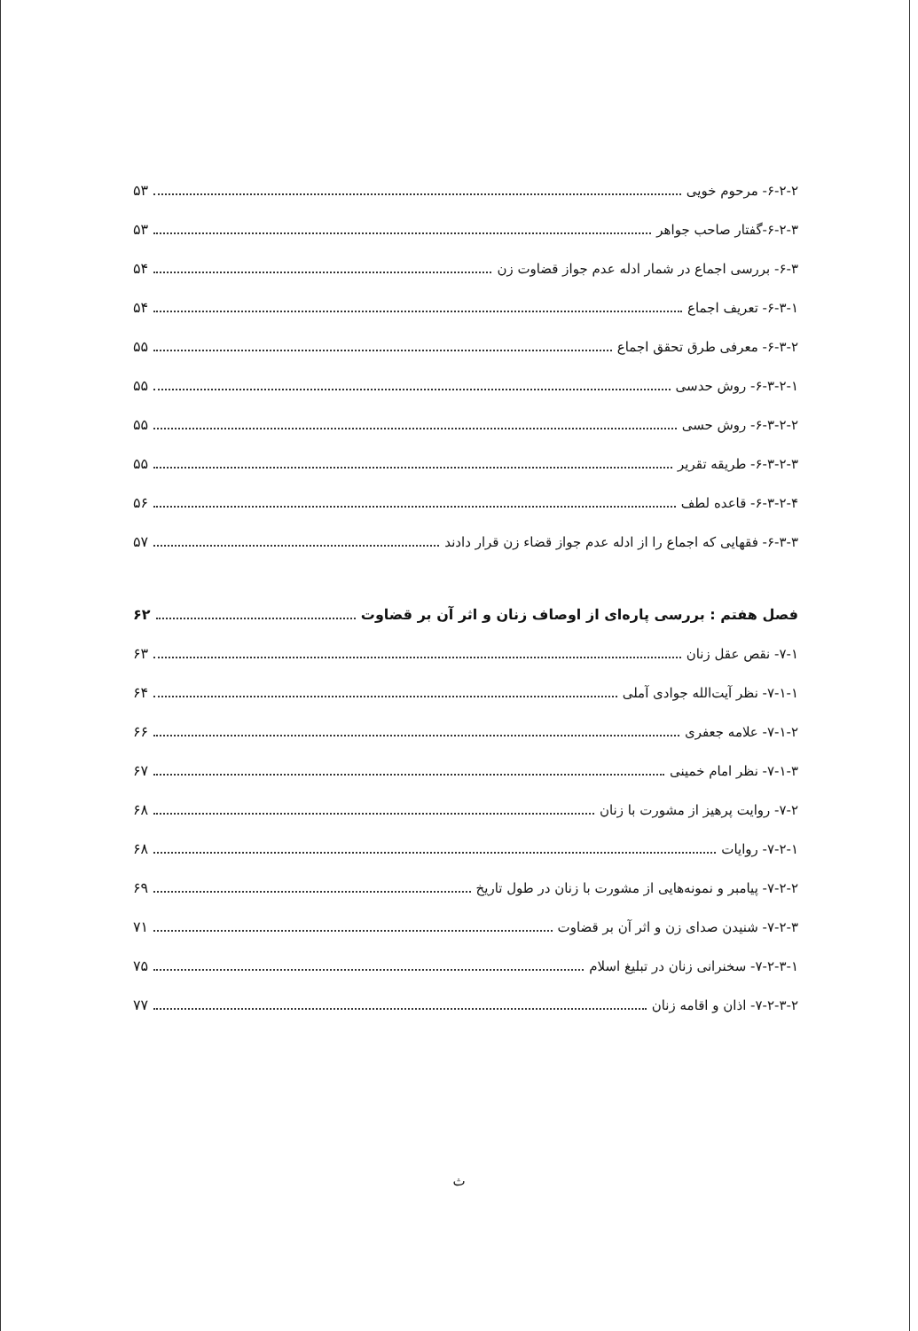۶-۲-۲- مرحوم خویی ۵۳
۶-۲-۳-گفتار صاحب جواهر ۵۳
۶-۳- بررسی اجماع در شمار ادله عدم جواز قضاوت زن ۵۴
۶-۳-۱- تعریف اجماع ۵۴
۶-۳-۲- معرفی طرق تحقق اجماع ۵۵
۶-۳-۲-۱- روش حدسی ۵۵
۶-۳-۲-۲- روش حسی ۵۵
۶-۳-۲-۳- طریقه تقریر ۵۵
۶-۳-۲-۴- قاعده لطف ۵۶
۶-۳-۳- فقهایی که اجماع را از ادله عدم جواز قضاء زن قرار دادند ۵۷
فصل هفتم : بررسی پاره‌ای از اوصاف زنان و اثر آن بر قضاوت ۶۲
۷-۱- نقص عقل زنان ۶۳
۷-۱-۱- نظر آیت‌الله جوادی آملی ۶۴
۷-۱-۲- علامه جعفری ۶۶
۷-۱-۳- نظر امام خمینی ۶۷
۷-۲- روایت پرهیز از مشورت با زنان ۶۸
۷-۲-۱- روایات ۶۸
۷-۲-۲- پیامبر و نمونه‌هایی از مشورت با زنان در طول تاریخ ۶۹
۷-۲-۳- شنیدن صدای زن و اثر آن بر قضاوت ۷۱
۷-۲-۳-۱- سخنرانی زنان در تبلیغ اسلام ۷۵
۷-۲-۳-۲- اذان و اقامه زنان ۷۷
ث